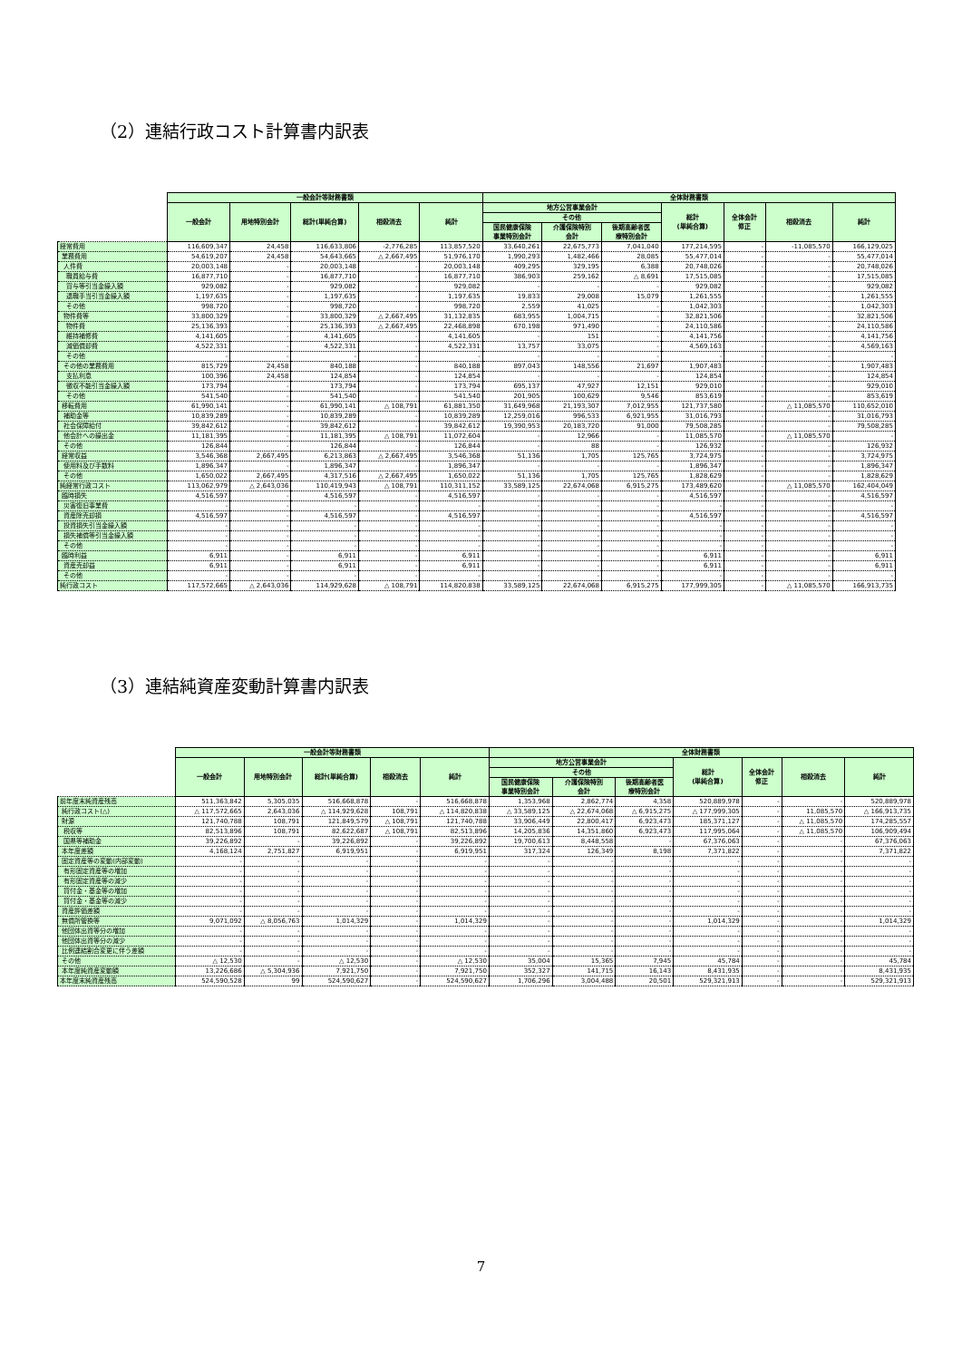（2）連結行政コスト計算書内訳表
| | 一般会計等財務書類 | | | | | 全体財務書類 | | | | | | |
| --- | --- | --- | --- | --- | --- | --- | --- | --- | --- | --- | --- | --- |
| | 一般会計 | 用地特別会計 | 総計(単純合算) | 相殺消去 | 純計 | 地方公営事業会計 | | | 総計 (単純合算) | 全体会計 修正 | 相殺消去 | 純計 |
| | | | | | | その他 | | | | | | |
| | | | | | | 国民健康保険 事業特別会計 | 介護保険特別 会計 | 後期高齢者医 療特別会計 | | | | |
| 経常費用 | 116,609,347 | 24,458 | 116,633,806 | -2,776,285 | 113,857,520 | 33,640,261 | 22,675,773 | 7,041,040 | 177,214,595 | - | -11,085,570 | 166,129,025 |
| 業務費用 | 54,619,207 | 24,458 | 54,643,665 | △ 2,667,495 | 51,976,170 | 1,990,293 | 1,482,466 | 28,085 | 55,477,014 | - | - | 55,477,014 |
| 人件費 | 20,003,148 | - | 20,003,148 | - | 20,003,148 | 409,295 | 329,195 | 6,388 | 20,748,026 | - | - | 20,748,026 |
| 職員給与費 | 16,877,710 | - | 16,877,710 | - | 16,877,710 | 386,903 | 259,162 | △ 8,691 | 17,515,085 | - | - | 17,515,085 |
| 賞与等引当金繰入額 | 929,082 | - | 929,082 | - | 929,082 | - | - | - | 929,082 | - | - | 929,082 |
| 退職手当引当金繰入額 | 1,197,635 | - | 1,197,635 | - | 1,197,635 | 19,833 | 29,008 | 15,079 | 1,261,555 | - | - | 1,261,555 |
| その他 | 998,720 | - | 998,720 | - | 998,720 | 2,559 | 41,025 | - | 1,042,303 | - | - | 1,042,303 |
| 物件費等 | 33,800,329 | - | 33,800,329 | △ 2,667,495 | 31,132,835 | 683,955 | 1,004,715 | - | 32,821,506 | - | - | 32,821,506 |
| 物件費 | 25,136,393 | - | 25,136,393 | △ 2,667,495 | 22,468,898 | 670,198 | 971,490 | - | 24,110,586 | - | - | 24,110,586 |
| 維持補修費 | 4,141,605 | - | 4,141,605 | - | 4,141,605 | - | 151 | - | 4,141,756 | - | - | 4,141,756 |
| 減価償却費 | 4,522,331 | - | 4,522,331 | - | 4,522,331 | 13,757 | 33,075 | - | 4,569,163 | - | - | 4,569,163 |
| その他 | - | - | - | - | - | - | - | - | - | - | - | - |
| その他の業務費用 | 815,729 | 24,458 | 840,188 | - | 840,188 | 897,043 | 148,556 | 21,697 | 1,907,483 | - | - | 1,907,483 |
| 支払利息 | 100,396 | 24,458 | 124,854 | - | 124,854 | - | - | - | 124,854 | - | - | 124,854 |
| 徴収不能引当金繰入額 | 173,794 | - | 173,794 | - | 173,794 | 695,137 | 47,927 | 12,151 | 929,010 | - | - | 929,010 |
| その他 | 541,540 | - | 541,540 | - | 541,540 | 201,905 | 100,629 | 9,546 | 853,619 | - | - | 853,619 |
| 移転費用 | 61,990,141 | - | 61,990,141 | △ 108,791 | 61,881,350 | 31,649,968 | 21,193,307 | 7,012,955 | 121,737,580 | - | △ 11,085,570 | 110,652,010 |
| 補助金等 | 10,839,289 | - | 10,839,289 | - | 10,839,289 | 12,259,016 | 996,533 | 6,921,955 | 31,016,793 | - | - | 31,016,793 |
| 社会保障給付 | 39,842,612 | - | 39,842,612 | - | 39,842,612 | 19,390,953 | 20,183,720 | 91,000 | 79,508,285 | - | - | 79,508,285 |
| 他会計への繰出金 | 11,181,395 | - | 11,181,395 | △ 108,791 | 11,072,604 | - | 12,966 | - | 11,085,570 | - | △ 11,085,570 | - |
| その他 | 126,844 | - | 126,844 | - | 126,844 | - | 88 | - | 126,932 | - | - | 126,932 |
| 経常収益 | 3,546,368 | 2,667,495 | 6,213,863 | △ 2,667,495 | 3,546,368 | 51,136 | 1,705 | 125,765 | 3,724,975 | - | - | 3,724,975 |
| 使用料及び手数料 | 1,896,347 | - | 1,896,347 | - | 1,896,347 | - | - | - | 1,896,347 | - | - | 1,896,347 |
| その他 | 1,650,022 | 2,667,495 | 4,317,516 | △ 2,667,495 | 1,650,022 | 51,136 | 1,705 | 125,765 | 1,828,629 | - | - | 1,828,629 |
| 純経常行政コスト | 113,062,979 | △ 2,643,036 | 110,419,943 | △ 108,791 | 110,311,152 | 33,589,125 | 22,674,068 | 6,915,275 | 173,489,620 | - | △ 11,085,570 | 162,404,049 |
| 臨時損失 | 4,516,597 | - | 4,516,597 | - | 4,516,597 | - | - | - | 4,516,597 | - | - | 4,516,597 |
| 災害復旧事業費 | - | - | - | - | - | - | - | - | - | - | - | - |
| 資産除売却損 | 4,516,597 | - | 4,516,597 | - | 4,516,597 | - | - | - | 4,516,597 | - | - | 4,516,597 |
| 投資損失引当金繰入額 | - | - | - | - | - | - | - | - | - | - | - | - |
| 損失補償等引当金繰入額 | - | - | - | - | - | - | - | - | - | - | - | - |
| その他 | - | - | - | - | - | - | - | - | - | - | - | - |
| 臨時利益 | 6,911 | - | 6,911 | - | 6,911 | - | - | - | 6,911 | - | - | 6,911 |
| 資産売却益 | 6,911 | - | 6,911 | - | 6,911 | - | - | - | 6,911 | - | - | 6,911 |
| その他 | - | - | - | - | - | - | - | - | - | - | - | - |
| 純行政コスト | 117,572,665 | △ 2,643,036 | 114,929,628 | △ 108,791 | 114,820,838 | 33,589,125 | 22,674,068 | 6,915,275 | 177,999,305 | - | △ 11,085,570 | 166,913,735 |
（3）連結純資産変動計算書内訳表
| | 一般会計等財務書類 | | | | | 全体財務書類 | | | | | | |
| --- | --- | --- | --- | --- | --- | --- | --- | --- | --- | --- | --- | --- |
| | 一般会計 | 用地特別会計 | 総計(単純合算) | 相殺消去 | 純計 | 地方公営事業会計 | | | 総計 (単純合算) | 全体会計 修正 | 相殺消去 | 純計 |
| | | | | | | その他 | | | | | | |
| | | | | | | 国民健康保険 事業特別会計 | 介護保険特別 会計 | 後期高齢者医 療特別会計 | | | | |
| 前年度末純資産残高 | 511,363,842 | 5,305,035 | 516,668,878 | - | 516,668,878 | 1,353,968 | 2,862,774 | 4,358 | 520,889,978 | - | - | 520,889,978 |
| 純行政コスト(△) | △ 117,572,665 | 2,643,036 | △ 114,929,628 | 108,791 | △ 114,820,838 | △ 33,589,125 | △ 22,674,068 | △ 6,915,275 | △ 177,999,305 | - | 11,085,570 | △ 166,913,735 |
| 財源 | 121,740,788 | 108,791 | 121,849,579 | △ 108,791 | 121,740,788 | 33,906,449 | 22,800,417 | 6,923,473 | 185,371,127 | - | △ 11,085,570 | 174,285,557 |
| 税収等 | 82,513,896 | 108,791 | 82,622,687 | △ 108,791 | 82,513,896 | 14,205,836 | 14,351,860 | 6,923,473 | 117,995,064 | - | △ 11,085,570 | 106,909,494 |
| 国県等補助金 | 39,226,892 | - | 39,226,892 | - | 39,226,892 | 19,700,613 | 8,448,558 | - | 67,376,063 | - | - | 67,376,063 |
| 本年度差額 | 4,168,124 | 2,751,827 | 6,919,951 | - | 6,919,951 | 317,324 | 126,349 | 8,198 | 7,371,822 | - | - | 7,371,822 |
| 固定資産等の変動(内部変動) | - | - | - | - | - | - | - | - | - | - | - | - |
| 有形固定資産等の増加 | - | - | - | - | - | - | - | - | - | - | - | - |
| 有形固定資産等の減少 | - | - | - | - | - | - | - | - | - | - | - | - |
| 貸付金・基金等の増加 | - | - | - | - | - | - | - | - | - | - | - | - |
| 貸付金・基金等の減少 | - | - | - | - | - | - | - | - | - | - | - | - |
| 資産評価差額 | - | - | - | - | - | - | - | - | - | - | - | - |
| 無償所管換等 | 9,071,092 | △ 8,056,763 | 1,014,329 | - | 1,014,329 | - | - | - | 1,014,329 | - | - | 1,014,329 |
| 他団体出資等分の増加 | - | - | - | - | - | - | - | - | - | - | - | - |
| 他団体出資等分の減少 | - | - | - | - | - | - | - | - | - | - | - | - |
| 比例連結割合変更に伴う差額 | - | - | - | - | - | - | - | - | - | - | - | - |
| その他 | △ 12,530 | - | △ 12,530 | - | △ 12,530 | 35,004 | 15,365 | 7,945 | 45,784 | - | - | 45,784 |
| 本年度純資産変動額 | 13,226,686 | △ 5,304,936 | 7,921,750 | - | 7,921,750 | 352,327 | 141,715 | 16,143 | 8,431,935 | - | - | 8,431,935 |
| 本年度末純資産残高 | 524,590,528 | 99 | 524,590,627 | - | 524,590,627 | 1,706,296 | 3,004,488 | 20,501 | 529,321,913 | - | - | 529,321,913 |
7